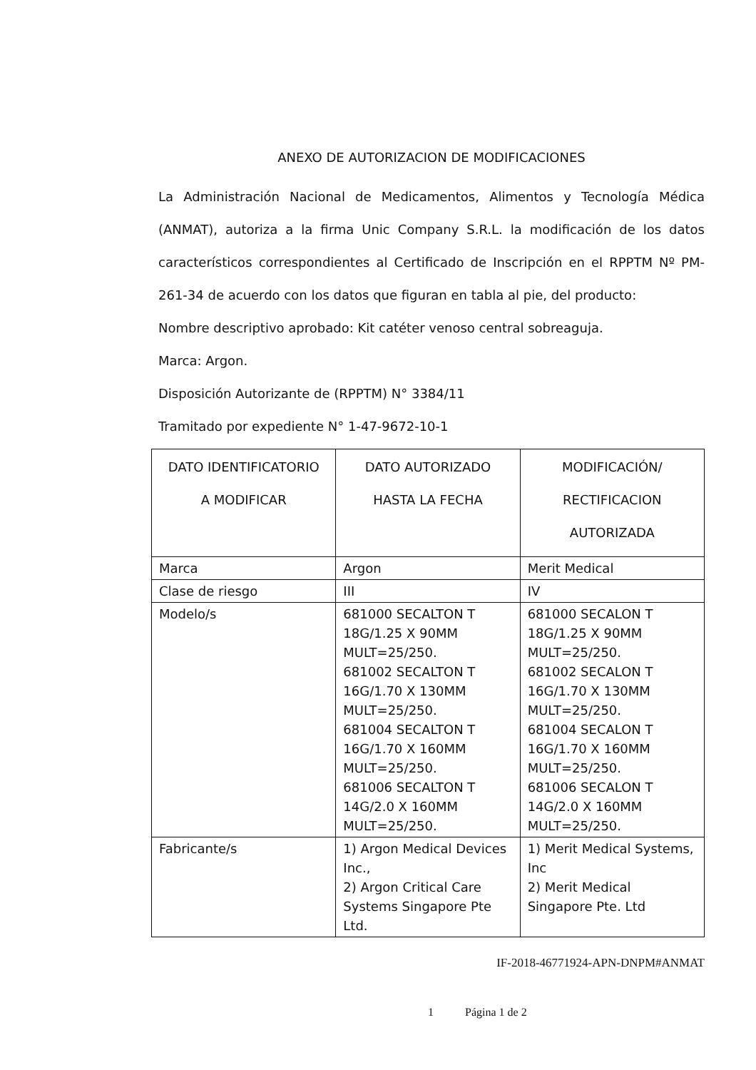ANEXO DE AUTORIZACION DE MODIFICACIONES
La Administración Nacional de Medicamentos, Alimentos y Tecnología Médica (ANMAT), autoriza a la firma Unic Company S.R.L. la modificación de los datos característicos correspondientes al Certificado de Inscripción en el RPPTM Nº PM-261-34 de acuerdo con los datos que figuran en tabla al pie, del producto:
Nombre descriptivo aprobado: Kit catéter venoso central sobreaguja.
Marca: Argon.
Disposición Autorizante de (RPPTM) N° 3384/11
Tramitado por expediente N° 1-47-9672-10-1
| DATO IDENTIFICATORIO A MODIFICAR | DATO AUTORIZADO HASTA LA FECHA | MODIFICACIÓN/ RECTIFICACION AUTORIZADA |
| Marca | Argon | Merit Medical |
| Clase de riesgo | III | IV |
| Modelo/s | 681000 SECALTON T 18G/1.25 X 90MM MULT=25/250. 681002 SECALTON T 16G/1.70 X 130MM MULT=25/250. 681004 SECALTON T 16G/1.70 X 160MM MULT=25/250. 681006 SECALTON T 14G/2.0 X 160MM MULT=25/250. | 681000 SECALON T 18G/1.25 X 90MM MULT=25/250. 681002 SECALON T 16G/1.70 X 130MM MULT=25/250. 681004 SECALON T 16G/1.70 X 160MM MULT=25/250. 681006 SECALON T 14G/2.0 X 160MM MULT=25/250. |
| Fabricante/s | 1) Argon Medical Devices Inc., 2) Argon Critical Care Systems Singapore Pte Ltd. | 1) Merit Medical Systems, Inc 2) Merit Medical Singapore Pte. Ltd |
IF-2018-46771924-APN-DNPM#ANMAT
1 Página 1 de 2